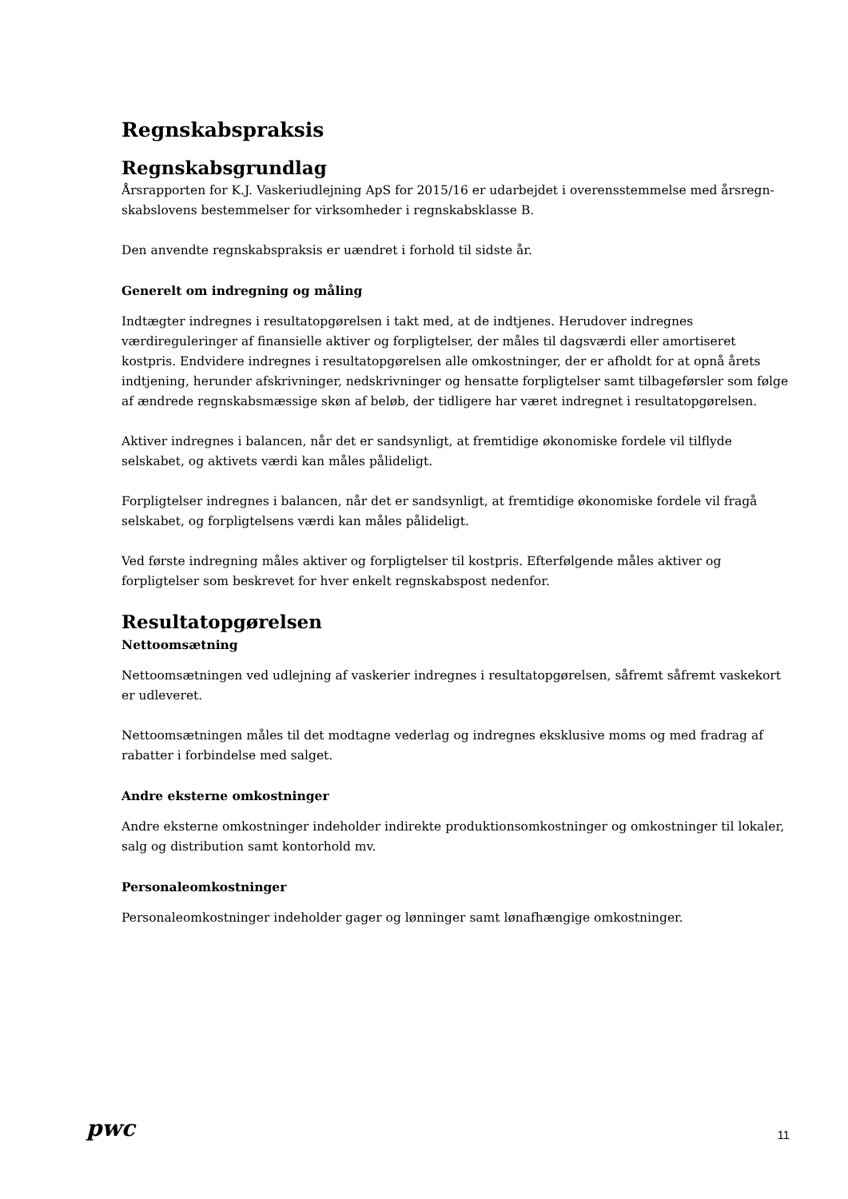Regnskabspraksis
Regnskabsgrundlag
Årsrapporten for K.J. Vaskeriudlejning ApS for 2015/16 er udarbejdet i overensstemmelse med årsregn-skabslovens bestemmelser for virksomheder i regnskabsklasse B.
Den anvendte regnskabspraksis er uændret i forhold til sidste år.
Generelt om indregning og måling
Indtægter indregnes i resultatopgørelsen i takt med, at de indtjenes. Herudover indregnes værdireguleringer af finansielle aktiver og forpligtelser, der måles til dagsværdi eller amortiseret kostpris. Endvidere indregnes i resultatopgørelsen alle omkostninger, der er afholdt for at opnå årets indtjening, herunder afskrivninger, nedskrivninger og hensatte forpligtelser samt tilbageførsler som følge af ændrede regnskabsmæssige skøn af beløb, der tidligere har været indregnet i resultatopgørelsen.
Aktiver indregnes i balancen, når det er sandsynligt, at fremtidige økonomiske fordele vil tilflyde selskabet, og aktivets værdi kan måles pålideligt.
Forpligtelser indregnes i balancen, når det er sandsynligt, at fremtidige økonomiske fordele vil fragå selskabet, og forpligtelsens værdi kan måles pålideligt.
Ved første indregning måles aktiver og forpligtelser til kostpris. Efterfølgende måles aktiver og forpligtelser som beskrevet for hver enkelt regnskabspost nedenfor.
Resultatopgørelsen
Nettoomsætning
Nettoomsætningen ved udlejning af vaskerier indregnes i resultatopgørelsen, såfremt såfremt vaskekort er udleveret.
Nettoomsætningen måles til det modtagne vederlag og indregnes eksklusive moms og med fradrag af rabatter i forbindelse med salget.
Andre eksterne omkostninger
Andre eksterne omkostninger indeholder indirekte produktionsomkostninger og omkostninger til lokaler, salg og distribution samt kontorhold mv.
Personaleomkostninger
Personaleomkostninger indeholder gager og lønninger samt lønafhængige omkostninger.
pwc
11